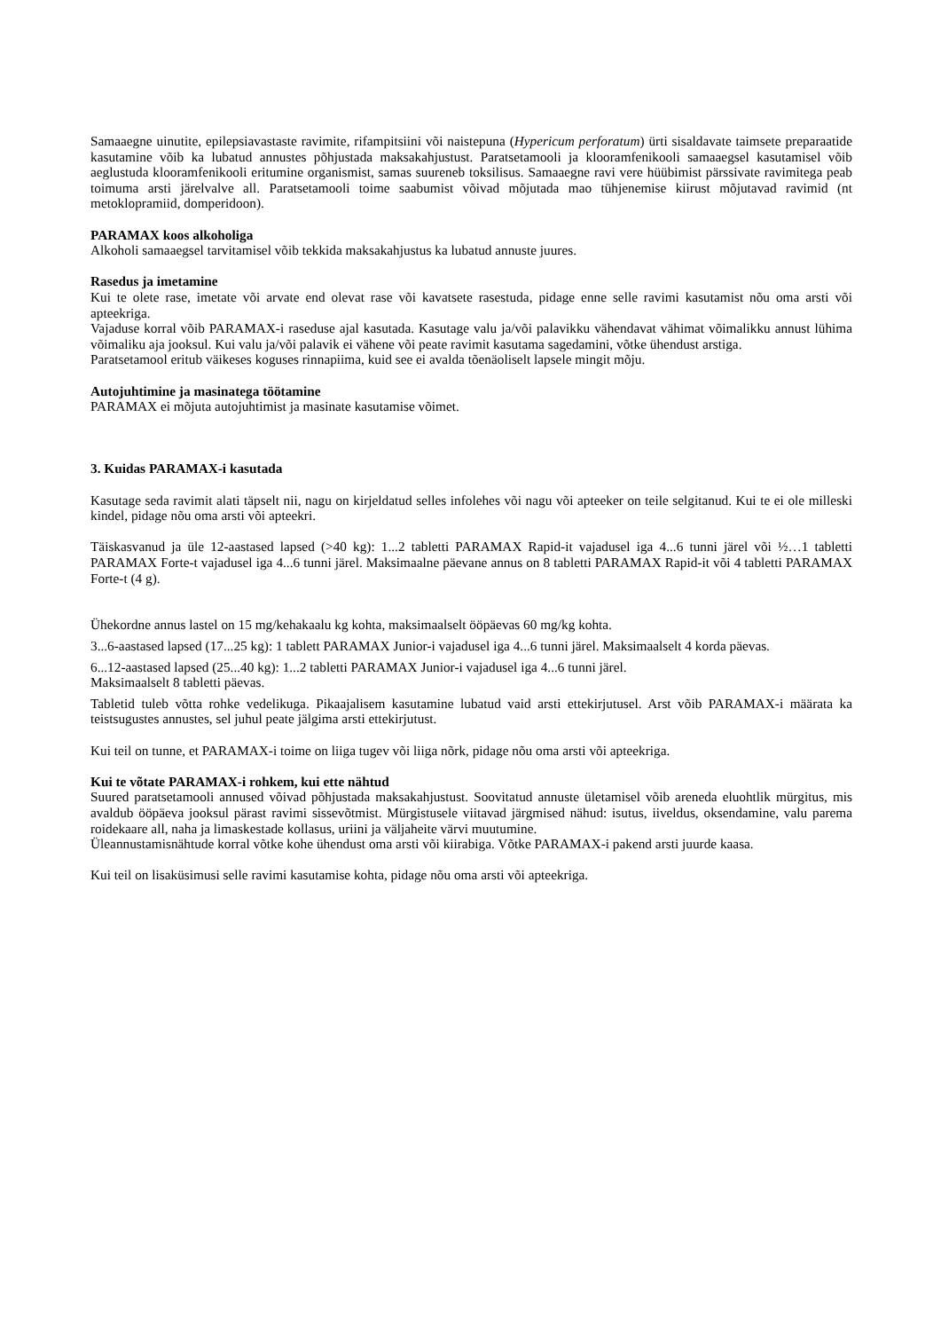Samaaegne uinutite, epilepsiavastaste ravimite, rifampitsiini või naistepuna (Hypericum perforatum) ürti sisaldavate taimsete preparaatide kasutamine võib ka lubatud annustes põhjustada maksakahjustust. Paratsetamooli ja klooramfenikooli samaaegsel kasutamisel võib aeglustuda klooramfenikooli eritumine organismist, samas suureneb toksilisus. Samaaegne ravi vere hüübimist pärssivate ravimitega peab toimuma arsti järelvalve all. Paratsetamooli toime saabumist võivad mõjutada mao tühjenemise kiirust mõjutavad ravimid (nt metoklopramiid, domperidoon).
PARAMAX koos alkoholiga
Alkoholi samaaegsel tarvitamisel võib tekkida maksakahjustus ka lubatud annuste juures.
Rasedus ja imetamine
Kui te olete rase, imetate või arvate end olevat rase või kavatsete rasestuda, pidage enne selle ravimi kasutamist nõu oma arsti või apteekriga.
Vajaduse korral võib PARAMAX-i raseduse ajal kasutada. Kasutage valu ja/või palavikku vähendavat vähimat võimalikku annust lühima võimaliku aja jooksul. Kui valu ja/või palavik ei vähene või peate ravimit kasutama sagedamini, võtke ühendust arstiga.
Paratsetamool eritub väikeses koguses rinnapiima, kuid see ei avalda tõenäoliselt lapsele mingit mõju.
Autojuhtimine ja masinatega töötamine
PARAMAX ei mõjuta autojuhtimist ja masinate kasutamise võimet.
3. Kuidas PARAMAX-i kasutada
Kasutage seda ravimit alati täpselt nii, nagu on kirjeldatud selles infolehes või nagu või apteeker on teile selgitanud. Kui te ei ole milleski kindel, pidage nõu oma arsti või apteekri.
Täiskasvanud ja üle 12-aastased lapsed (>40 kg): 1...2 tabletti PARAMAX Rapid-it vajadusel iga 4...6 tunni järel või ½…1 tabletti PARAMAX Forte-t vajadusel iga 4...6 tunni järel. Maksimaalne päevane annus on 8 tabletti PARAMAX Rapid-it või 4 tabletti PARAMAX Forte-t (4 g).
Ühekordne annus lastel on 15 mg/kehakaalu kg kohta, maksimaalselt ööpäevas 60 mg/kg kohta.
3...6-aastased lapsed (17...25 kg): 1 tablett PARAMAX Junior-i vajadusel iga 4...6 tunni järel. Maksimaalselt 4 korda päevas.
6...12-aastased lapsed (25...40 kg): 1...2 tabletti PARAMAX Junior-i vajadusel iga 4...6 tunni järel.
Maksimaalselt 8 tabletti päevas.
Tabletid tuleb võtta rohke vedelikuga. Pikaajalisem kasutamine lubatud vaid arsti ettekirjutusel. Arst võib PARAMAX-i määrata ka teistsugustes annustes, sel juhul peate jälgima arsti ettekirjutust.
Kui teil on tunne, et PARAMAX-i toime on liiga tugev või liiga nõrk, pidage nõu oma arsti või apteekriga.
Kui te võtate PARAMAX-i rohkem, kui ette nähtud
Suured paratsetamooli annused võivad põhjustada maksakahjustust. Soovitatud annuste ületamisel võib areneda eluohtlik mürgitus, mis avaldub ööpäeva jooksul pärast ravimi sissevõtmist. Mürgistusele viitavad järgmised nähud: isutus, iiveldus, oksendamine, valu parema roidekaare all, naha ja limaskestade kollasus, uriini ja väljaheite värvi muutumine.
Üleannustamisnähtude korral võtke kohe ühendust oma arsti või kiirabiga. Võtke PARAMAX-i pakend arsti juurde kaasa.
Kui teil on lisaküsimusi selle ravimi kasutamise kohta, pidage nõu oma arsti või apteekriga.